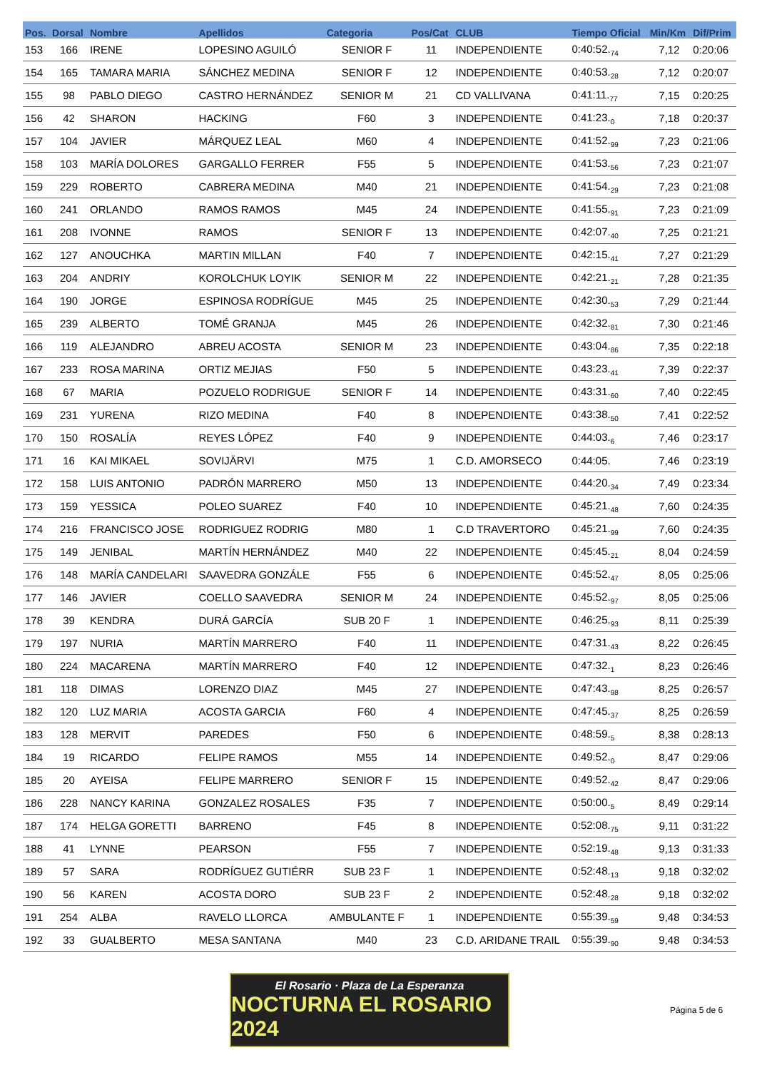| Pos. | Dorsal | Nombre | Apellidos | Categoria | Pos/Cat | CLUB | Tiempo Oficial | Min/Km | Dif/Prim |
| --- | --- | --- | --- | --- | --- | --- | --- | --- | --- |
| 153 | 166 | IRENE | LOPESINO AGUILÓ | SENIOR F | 11 | INDEPENDIENTE | 0:40:52.<sub>74</sub> | 7,12 | 0:20:06 |
| 154 | 165 | TAMARA MARIA | SÁNCHEZ MEDINA | SENIOR F | 12 | INDEPENDIENTE | 0:40:53.<sub>28</sub> | 7,12 | 0:20:07 |
| 155 | 98 | PABLO DIEGO | CASTRO HERNÁNDEZ | SENIOR M | 21 | CD VALLIVANA | 0:41:11.<sub>77</sub> | 7,15 | 0:20:25 |
| 156 | 42 | SHARON | HACKING | F60 | 3 | INDEPENDIENTE | 0:41:23.<sub>0</sub> | 7,18 | 0:20:37 |
| 157 | 104 | JAVIER | MÁRQUEZ LEAL | M60 | 4 | INDEPENDIENTE | 0:41:52.<sub>99</sub> | 7,23 | 0:21:06 |
| 158 | 103 | MARÍA DOLORES | GARGALLO FERRER | F55 | 5 | INDEPENDIENTE | 0:41:53.<sub>56</sub> | 7,23 | 0:21:07 |
| 159 | 229 | ROBERTO | CABRERA MEDINA | M40 | 21 | INDEPENDIENTE | 0:41:54.<sub>29</sub> | 7,23 | 0:21:08 |
| 160 | 241 | ORLANDO | RAMOS RAMOS | M45 | 24 | INDEPENDIENTE | 0:41:55.<sub>91</sub> | 7,23 | 0:21:09 |
| 161 | 208 | IVONNE | RAMOS | SENIOR F | 13 | INDEPENDIENTE | 0:42:07.<sub>40</sub> | 7,25 | 0:21:21 |
| 162 | 127 | ANOUCHKA | MARTIN MILLAN | F40 | 7 | INDEPENDIENTE | 0:42:15.<sub>41</sub> | 7,27 | 0:21:29 |
| 163 | 204 | ANDRIY | KOROLCHUK LOYIK | SENIOR M | 22 | INDEPENDIENTE | 0:42:21.<sub>21</sub> | 7,28 | 0:21:35 |
| 164 | 190 | JORGE | ESPINOSA RODRÍGUE | M45 | 25 | INDEPENDIENTE | 0:42:30.<sub>53</sub> | 7,29 | 0:21:44 |
| 165 | 239 | ALBERTO | TOMÉ GRANJA | M45 | 26 | INDEPENDIENTE | 0:42:32.<sub>81</sub> | 7,30 | 0:21:46 |
| 166 | 119 | ALEJANDRO | ABREU ACOSTA | SENIOR M | 23 | INDEPENDIENTE | 0:43:04.<sub>86</sub> | 7,35 | 0:22:18 |
| 167 | 233 | ROSA MARINA | ORTIZ MEJIAS | F50 | 5 | INDEPENDIENTE | 0:43:23.<sub>41</sub> | 7,39 | 0:22:37 |
| 168 | 67 | MARIA | POZUELO RODRIGUE | SENIOR F | 14 | INDEPENDIENTE | 0:43:31.<sub>60</sub> | 7,40 | 0:22:45 |
| 169 | 231 | YURENA | RIZO MEDINA | F40 | 8 | INDEPENDIENTE | 0:43:38.<sub>50</sub> | 7,41 | 0:22:52 |
| 170 | 150 | ROSALÍA | REYES LÓPEZ | F40 | 9 | INDEPENDIENTE | 0:44:03.<sub>6</sub> | 7,46 | 0:23:17 |
| 171 | 16 | KAI MIKAEL | SOVIJÄRVI | M75 | 1 | C.D. AMORSECO | 0:44:05. | 7,46 | 0:23:19 |
| 172 | 158 | LUIS ANTONIO | PADRÓN MARRERO | M50 | 13 | INDEPENDIENTE | 0:44:20.<sub>34</sub> | 7,49 | 0:23:34 |
| 173 | 159 | YESSICA | POLEO SUAREZ | F40 | 10 | INDEPENDIENTE | 0:45:21.<sub>48</sub> | 7,60 | 0:24:35 |
| 174 | 216 | FRANCISCO JOSE | RODRIGUEZ RODRIG | M80 | 1 | C.D TRAVERTORO | 0:45:21.<sub>99</sub> | 7,60 | 0:24:35 |
| 175 | 149 | JENIBAL | MARTÍN HERNÁNDEZ | M40 | 22 | INDEPENDIENTE | 0:45:45.<sub>21</sub> | 8,04 | 0:24:59 |
| 176 | 148 | MARÍA CANDELARI | SAAVEDRA GONZÁLE | F55 | 6 | INDEPENDIENTE | 0:45:52.<sub>47</sub> | 8,05 | 0:25:06 |
| 177 | 146 | JAVIER | COELLO SAAVEDRA | SENIOR M | 24 | INDEPENDIENTE | 0:45:52.<sub>97</sub> | 8,05 | 0:25:06 |
| 178 | 39 | KENDRA | DURÁ GARCÍA | SUB 20 F | 1 | INDEPENDIENTE | 0:46:25.<sub>93</sub> | 8,11 | 0:25:39 |
| 179 | 197 | NURIA | MARTÍN MARRERO | F40 | 11 | INDEPENDIENTE | 0:47:31.<sub>43</sub> | 8,22 | 0:26:45 |
| 180 | 224 | MACARENA | MARTÍN MARRERO | F40 | 12 | INDEPENDIENTE | 0:47:32.<sub>1</sub> | 8,23 | 0:26:46 |
| 181 | 118 | DIMAS | LORENZO DIAZ | M45 | 27 | INDEPENDIENTE | 0:47:43.<sub>98</sub> | 8,25 | 0:26:57 |
| 182 | 120 | LUZ MARIA | ACOSTA GARCIA | F60 | 4 | INDEPENDIENTE | 0:47:45.<sub>37</sub> | 8,25 | 0:26:59 |
| 183 | 128 | MERVIT | PAREDES | F50 | 6 | INDEPENDIENTE | 0:48:59.<sub>5</sub> | 8,38 | 0:28:13 |
| 184 | 19 | RICARDO | FELIPE RAMOS | M55 | 14 | INDEPENDIENTE | 0:49:52.<sub>0</sub> | 8,47 | 0:29:06 |
| 185 | 20 | AYEISA | FELIPE MARRERO | SENIOR F | 15 | INDEPENDIENTE | 0:49:52.<sub>42</sub> | 8,47 | 0:29:06 |
| 186 | 228 | NANCY KARINA | GONZALEZ ROSALES | F35 | 7 | INDEPENDIENTE | 0:50:00.<sub>5</sub> | 8,49 | 0:29:14 |
| 187 | 174 | HELGA GORETTI | BARRENO | F45 | 8 | INDEPENDIENTE | 0:52:08.<sub>75</sub> | 9,11 | 0:31:22 |
| 188 | 41 | LYNNE | PEARSON | F55 | 7 | INDEPENDIENTE | 0:52:19.<sub>48</sub> | 9,13 | 0:31:33 |
| 189 | 57 | SARA | RODRÍGUEZ GUTIÉRR | SUB 23 F | 1 | INDEPENDIENTE | 0:52:48.<sub>13</sub> | 9,18 | 0:32:02 |
| 190 | 56 | KAREN | ACOSTA DORO | SUB 23 F | 2 | INDEPENDIENTE | 0:52:48.<sub>28</sub> | 9,18 | 0:32:02 |
| 191 | 254 | ALBA | RAVELO LLORCA | AMBULANTE F | 1 | INDEPENDIENTE | 0:55:39.<sub>59</sub> | 9,48 | 0:34:53 |
| 192 | 33 | GUALBERTO | MESA SANTANA | M40 | 23 | C.D. ARIDANE TRAIL | 0:55:39.<sub>90</sub> | 9,48 | 0:34:53 |
El Rosario · Plaza de La Esperanza
NOCTURNA EL ROSARIO 2024
Página 5 de 6